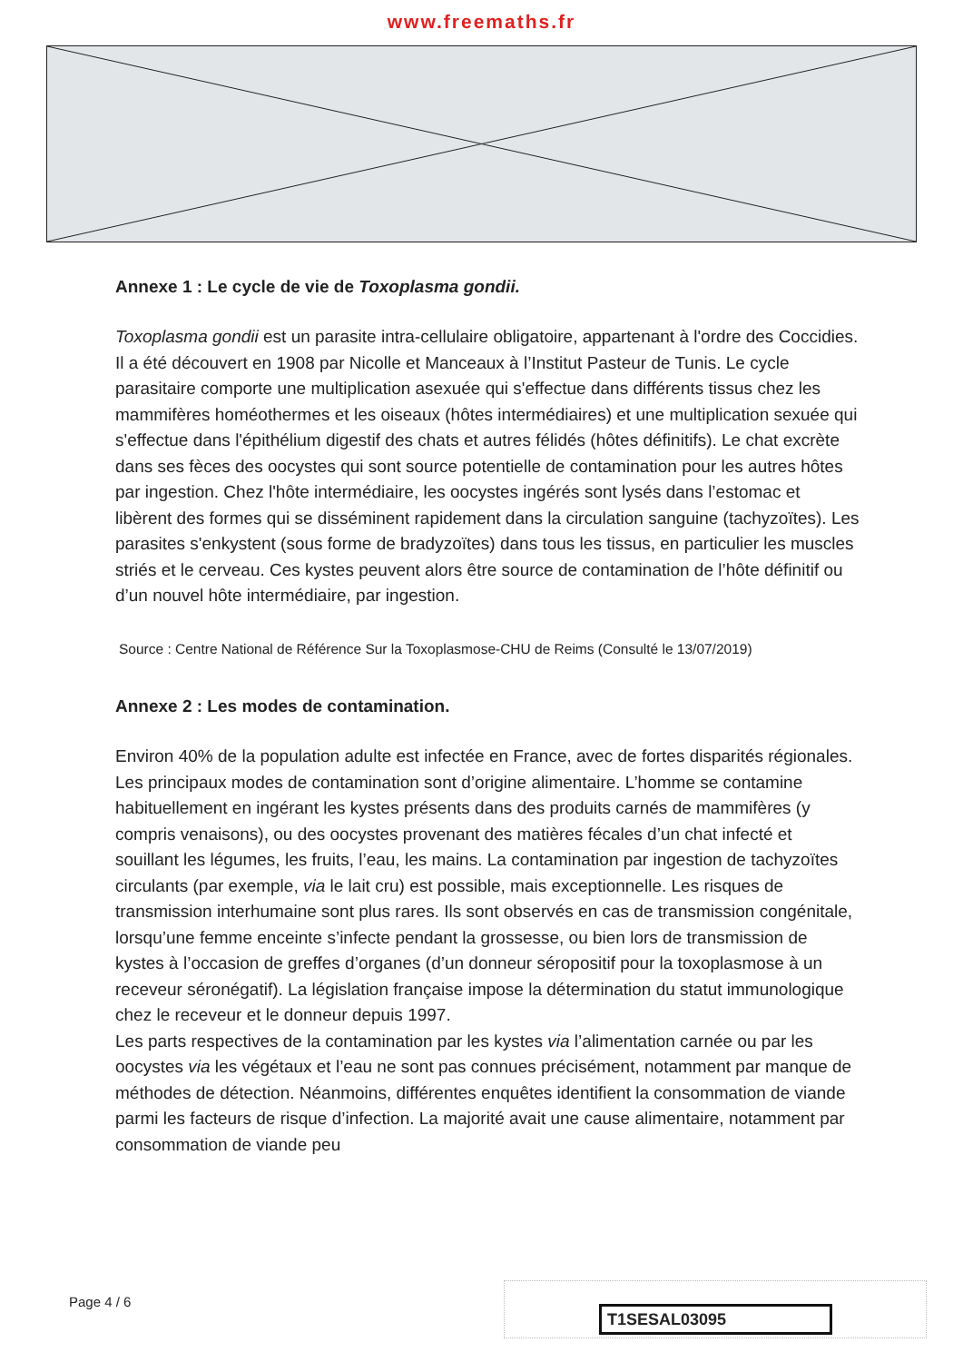www.freemaths.fr
Annexe 1 : Le cycle de vie de Toxoplasma gondii.
Toxoplasma gondii est un parasite intra-cellulaire obligatoire, appartenant à l'ordre des Coccidies. Il a été découvert en 1908 par Nicolle et Manceaux à l’Institut Pasteur de Tunis. Le cycle parasitaire comporte une multiplication asexuée qui s'effectue dans différents tissus chez les mammifères homéothermes et les oiseaux (hôtes intermédiaires) et une multiplication sexuée qui s'effectue dans l'épithélium digestif des chats et autres félidés (hôtes définitifs). Le chat excrète dans ses fèces des oocystes qui sont source potentielle de contamination pour les autres hôtes par ingestion. Chez l'hôte intermédiaire, les oocystes ingérés sont lysés dans l’estomac et libèrent des formes qui se disséminent rapidement dans la circulation sanguine (tachyzoïtes). Les parasites s'enkystent (sous forme de bradyzoïtes) dans tous les tissus, en particulier les muscles striés et le cerveau. Ces kystes peuvent alors être source de contamination de l’hôte définitif ou d’un nouvel hôte intermédiaire, par ingestion.
Source : Centre National de Référence Sur la Toxoplasmose-CHU de Reims (Consulté le 13/07/2019)
Annexe 2 : Les modes de contamination.
Environ 40% de la population adulte est infectée en France, avec de fortes disparités régionales.
Les principaux modes de contamination sont d’origine alimentaire. L’homme se contamine habituellement en ingérant les kystes présents dans des produits carnés de mammifères (y compris venaisons), ou des oocystes provenant des matières fécales d’un chat infecté et souillant les légumes, les fruits, l’eau, les mains. La contamination par ingestion de tachyzoïtes circulants (par exemple, via le lait cru) est possible, mais exceptionnelle. Les risques de transmission interhumaine sont plus rares. Ils sont observés en cas de transmission congénitale, lorsqu’une femme enceinte s’infecte pendant la grossesse, ou bien lors de transmission de kystes à l’occasion de greffes d’organes (d’un donneur séropositif pour la toxoplasmose à un receveur séronégatif). La législation française impose la détermination du statut immunologique chez le receveur et le donneur depuis 1997.
Les parts respectives de la contamination par les kystes via l’alimentation carnée ou par les oocystes via les végétaux et l’eau ne sont pas connues précisément, notamment par manque de méthodes de détection. Néanmoins, différentes enquêtes identifient la consommation de viande parmi les facteurs de risque d’infection. La majorité avait une cause alimentaire, notamment par consommation de viande peu
Page 4 / 6
T1SESAL03095